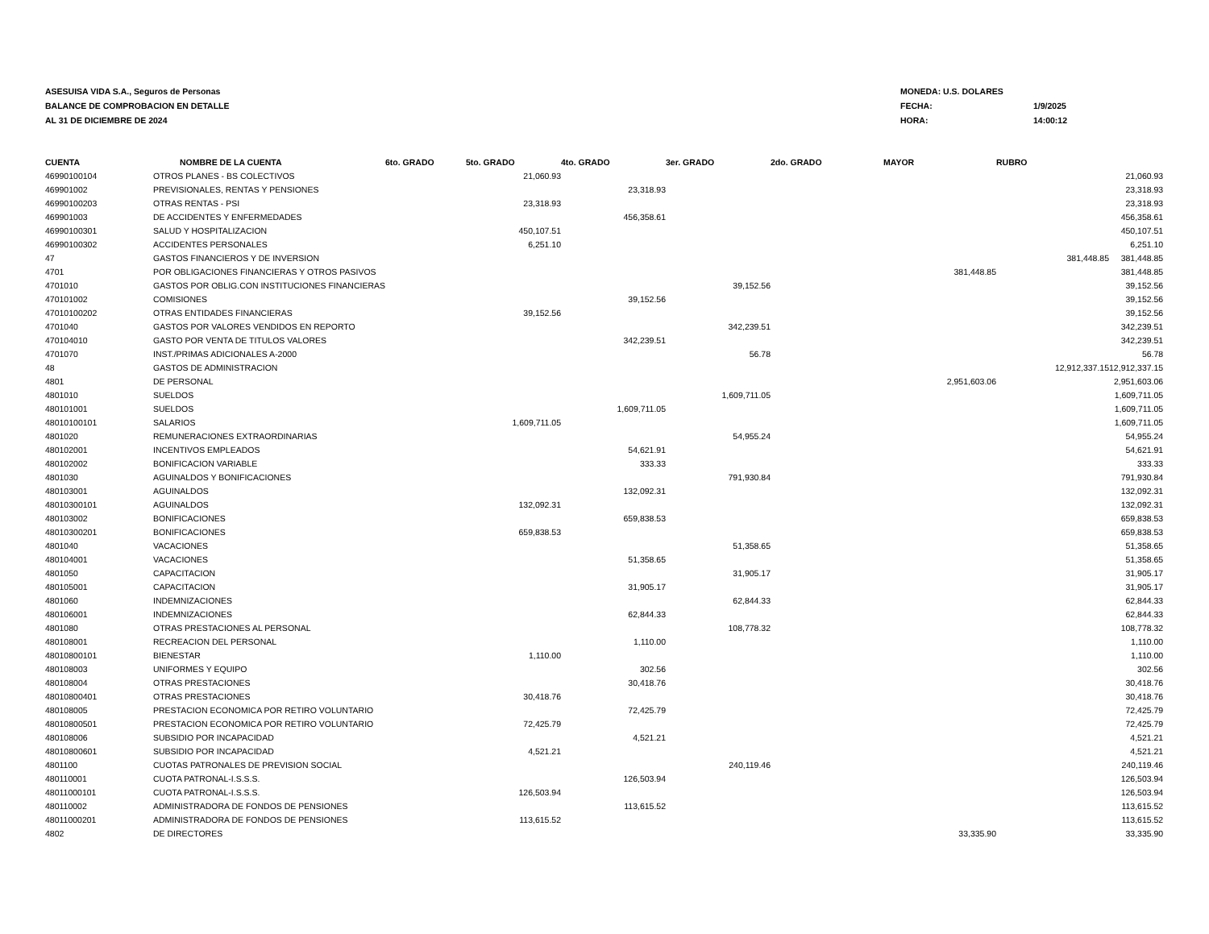ASESUISA VIDA S.A., Seguros de Personas
BALANCE DE COMPROBACION EN DETALLE
AL 31 DE DICIEMBRE DE 2024
MONEDA: U.S. DOLARES
FECHA: 1/9/2025
HORA: 14:00:12
| CUENTA | NOMBRE DE LA CUENTA | 6to. GRADO | 5to. GRADO | 4to. GRADO | 3er. GRADO | 2do. GRADO | MAYOR | RUBRO | |
| --- | --- | --- | --- | --- | --- | --- | --- | --- | --- |
| 46990100104 | OTROS PLANES - BS COLECTIVOS | | 21,060.93 | | | | | | 21,060.93 |
| 469901002 | PREVISIONALES, RENTAS Y PENSIONES | | | 23,318.93 | | | | | 23,318.93 |
| 46990100203 | OTRAS RENTAS - PSI | | 23,318.93 | | | | | | 23,318.93 |
| 469901003 | DE ACCIDENTES Y ENFERMEDADES | | | 456,358.61 | | | | | 456,358.61 |
| 46990100301 | SALUD Y HOSPITALIZACION | | 450,107.51 | | | | | | 450,107.51 |
| 46990100302 | ACCIDENTES PERSONALES | | 6,251.10 | | | | | | 6,251.10 |
| 47 | GASTOS FINANCIEROS Y DE INVERSION | | | | | | | 381,448.85 | 381,448.85 |
| 4701 | POR OBLIGACIONES FINANCIERAS Y OTROS PASIVOS | | | | | | 381,448.85 | | 381,448.85 |
| 4701010 | GASTOS POR OBLIG.CON INSTITUCIONES FINANCIERAS | | | | 39,152.56 | | | | 39,152.56 |
| 470101002 | COMISIONES | | | 39,152.56 | | | | | 39,152.56 |
| 47010100202 | OTRAS ENTIDADES FINANCIERAS | | 39,152.56 | | | | | | 39,152.56 |
| 4701040 | GASTOS POR VALORES VENDIDOS EN REPORTO | | | | 342,239.51 | | | | 342,239.51 |
| 470104010 | GASTO POR VENTA DE TITULOS VALORES | | | 342,239.51 | | | | | 342,239.51 |
| 4701070 | INST./PRIMAS ADICIONALES A-2000 | | | | 56.78 | | | | 56.78 |
| 48 | GASTOS DE ADMINISTRACION | | | | | | | 12,912,337.15 | 12,912,337.15 |
| 4801 | DE PERSONAL | | | | | | 2,951,603.06 | | 2,951,603.06 |
| 4801010 | SUELDOS | | | | 1,609,711.05 | | | | 1,609,711.05 |
| 480101001 | SUELDOS | | | 1,609,711.05 | | | | | 1,609,711.05 |
| 48010100101 | SALARIOS | | 1,609,711.05 | | | | | | 1,609,711.05 |
| 4801020 | REMUNERACIONES EXTRAORDINARIAS | | | | 54,955.24 | | | | 54,955.24 |
| 480102001 | INCENTIVOS EMPLEADOS | | | 54,621.91 | | | | | 54,621.91 |
| 480102002 | BONIFICACION VARIABLE | | | 333.33 | | | | | 333.33 |
| 4801030 | AGUINALDOS Y BONIFICACIONES | | | | 791,930.84 | | | | 791,930.84 |
| 480103001 | AGUINALDOS | | | 132,092.31 | | | | | 132,092.31 |
| 48010300101 | AGUINALDOS | | 132,092.31 | | | | | | 132,092.31 |
| 480103002 | BONIFICACIONES | | | 659,838.53 | | | | | 659,838.53 |
| 48010300201 | BONIFICACIONES | | 659,838.53 | | | | | | 659,838.53 |
| 4801040 | VACACIONES | | | | 51,358.65 | | | | 51,358.65 |
| 480104001 | VACACIONES | | | 51,358.65 | | | | | 51,358.65 |
| 4801050 | CAPACITACION | | | | 31,905.17 | | | | 31,905.17 |
| 480105001 | CAPACITACION | | | 31,905.17 | | | | | 31,905.17 |
| 4801060 | INDEMNIZACIONES | | | | 62,844.33 | | | | 62,844.33 |
| 480106001 | INDEMNIZACIONES | | | 62,844.33 | | | | | 62,844.33 |
| 4801080 | OTRAS PRESTACIONES AL PERSONAL | | | | 108,778.32 | | | | 108,778.32 |
| 480108001 | RECREACION DEL PERSONAL | | | 1,110.00 | | | | | 1,110.00 |
| 48010800101 | BIENESTAR | | 1,110.00 | | | | | | 1,110.00 |
| 480108003 | UNIFORMES Y EQUIPO | | | 302.56 | | | | | 302.56 |
| 480108004 | OTRAS PRESTACIONES | | | 30,418.76 | | | | | 30,418.76 |
| 48010800401 | OTRAS PRESTACIONES | | 30,418.76 | | | | | | 30,418.76 |
| 480108005 | PRESTACION ECONOMICA POR RETIRO VOLUNTARIO | | | 72,425.79 | | | | | 72,425.79 |
| 48010800501 | PRESTACION ECONOMICA POR RETIRO VOLUNTARIO | | 72,425.79 | | | | | | 72,425.79 |
| 480108006 | SUBSIDIO POR INCAPACIDAD | | | 4,521.21 | | | | | 4,521.21 |
| 48010800601 | SUBSIDIO POR INCAPACIDAD | | 4,521.21 | | | | | | 4,521.21 |
| 4801100 | CUOTAS PATRONALES DE PREVISION SOCIAL | | | | 240,119.46 | | | | 240,119.46 |
| 480110001 | CUOTA PATRONAL-I.S.S.S. | | | 126,503.94 | | | | | 126,503.94 |
| 48011000101 | CUOTA PATRONAL-I.S.S.S. | | 126,503.94 | | | | | | 126,503.94 |
| 480110002 | ADMINISTRADORA DE FONDOS DE PENSIONES | | | 113,615.52 | | | | | 113,615.52 |
| 48011000201 | ADMINISTRADORA DE FONDOS DE PENSIONES | | 113,615.52 | | | | | | 113,615.52 |
| 4802 | DE DIRECTORES | | | | | | 33,335.90 | | 33,335.90 |